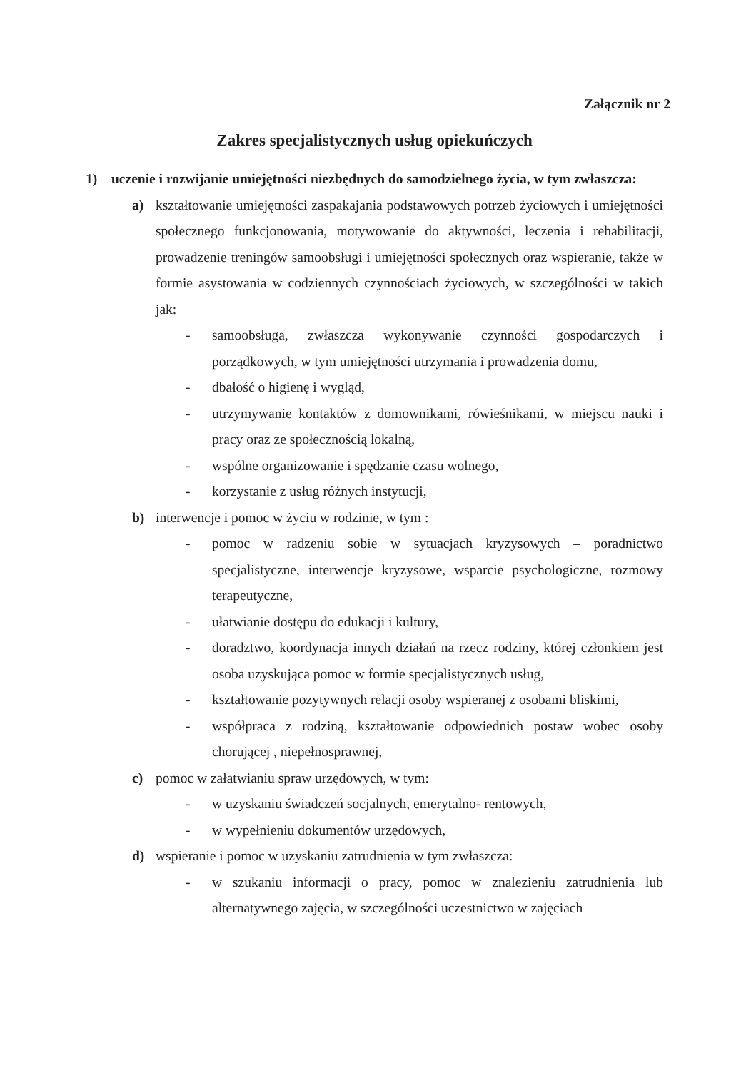Załącznik nr 2
Zakres specjalistycznych usług opiekuńczych
1) uczenie i rozwijanie umiejętności niezbędnych do samodzielnego życia, w tym zwłaszcza:
a) kształtowanie umiejętności zaspakajania podstawowych potrzeb życiowych i umiejętności społecznego funkcjonowania, motywowanie do aktywności, leczenia i rehabilitacji, prowadzenie treningów samoobsługi i umiejętności społecznych oraz wspieranie, także w formie asystowania w codziennych czynnościach życiowych, w szczególności w takich jak:
- samoobsługa, zwłaszcza wykonywanie czynności gospodarczych i porządkowych, w tym umiejętności utrzymania i prowadzenia domu,
- dbałość o higienę i wygląd,
- utrzymywanie kontaktów z domownikami, rówieśnikami, w miejscu nauki i pracy oraz ze społecznością lokalną,
- wspólne organizowanie i spędzanie czasu wolnego,
- korzystanie z usług różnych instytucji,
b) interwencje i pomoc w życiu w rodzinie, w tym :
- pomoc w radzeniu sobie w sytuacjach kryzysowych – poradnictwo specjalistyczne, interwencje kryzysowe, wsparcie psychologiczne, rozmowy terapeutyczne,
- ułatwianie dostępu do edukacji i kultury,
- doradztwo, koordynacja innych działań na rzecz rodziny, której członkiem jest osoba uzyskująca pomoc w formie specjalistycznych usług,
- kształtowanie pozytywnych relacji osoby wspieranej z osobami bliskimi,
- współpraca z rodziną, kształtowanie odpowiednich postaw wobec osoby chorującej , niepełnosprawnej,
c) pomoc w załatwianiu spraw urzędowych, w tym:
- w uzyskaniu świadczeń socjalnych, emerytalno- rentowych,
- w wypełnieniu dokumentów urzędowych,
d) wspieranie i pomoc w uzyskaniu zatrudnienia w tym zwłaszcza:
- w szukaniu informacji o pracy, pomoc w znalezieniu zatrudnienia lub alternatywnego zajęcia, w szczególności uczestnictwo w zajęciach